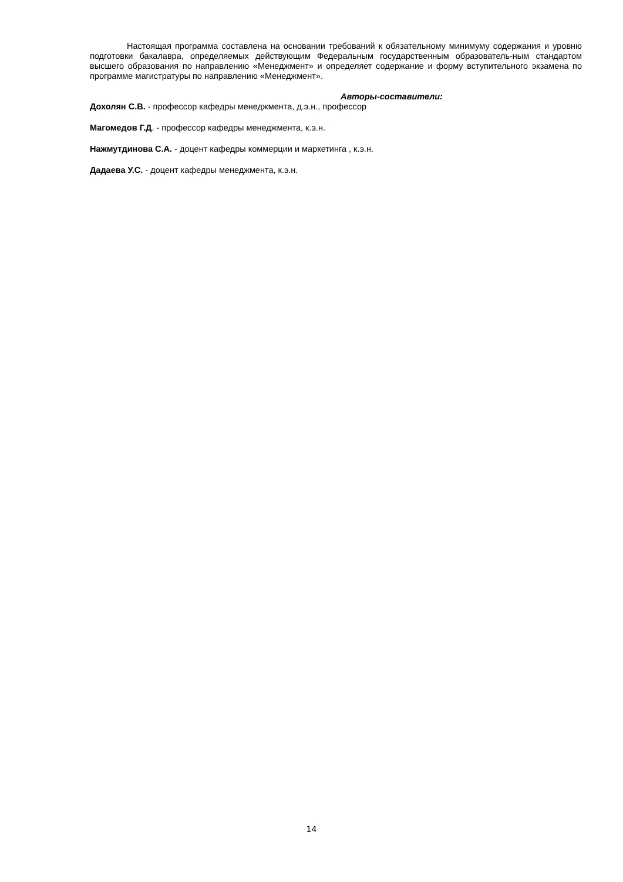Настоящая программа составлена на основании требований к обязательному минимуму содержания и уровню подготовки бакалавра, определяемых действующим Федеральным государственным образователь-ным стандартом высшего образования по направлению «Менеджмент» и определяет содержание и форму вступительного экзамена по программе магистратуры по направлению «Менеджмент».
Авторы-составители:
Дохолян С.В. - профессор кафедры менеджмента, д.э.н., профессор
Магомедов Г.Д. - профессор кафедры менеджмента, к.э.н.
Нажмутдинова С.А. - доцент кафедры коммерции и маркетинга , к.э.н.
Дадаева У.С. - доцент кафедры менеджмента, к.э.н.
14